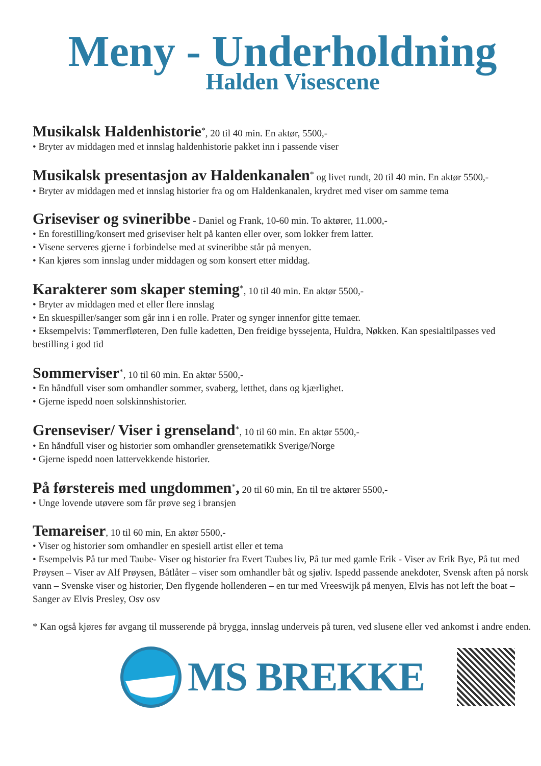Meny - Underholdning
Halden Visescene
Musikalsk Haldenhistorie<sup>*</sup>, 20 til 40 min. En aktør, 5500,-
• Bryter av middagen med et innslag haldenhistorie pakket inn i passende viser
Musikalsk presentasjon av Haldenkanalen<sup>*</sup> og livet rundt, 20 til 40 min. En aktør 5500,-
• Bryter av middagen med et innslag historier fra og om Haldenkanalen, krydret med viser om samme tema
Griseviser og svineribbe - Daniel og Frank, 10-60 min. To aktører, 11.000,-
• En forestilling/konsert med griseviser helt på kanten eller over, som lokker frem latter.
• Visene serveres gjerne i forbindelse med at svineribbe står på menyen.
• Kan kjøres som innslag under middagen og som konsert etter middag.
Karakterer som skaper steming<sup>*</sup>, 10 til 40 min. En aktør 5500,-
• Bryter av middagen med et eller flere innslag
• En skuespiller/sanger som går inn i en rolle. Prater og synger innenfor gitte temaer.
• Eksempelvis: Tømmerfløteren, Den fulle kadetten, Den freidige byssejenta, Huldra, Nøkken. Kan spesialtilpasses ved bestilling i god tid
Sommerviser<sup>*</sup>, 10 til 60 min. En aktør 5500,-
• En håndfull viser som omhandler sommer, svaberg, letthet, dans og kjærlighet.
• Gjerne ispedd noen solskinnshistorier.
Grenseviser/ Viser i grenseland<sup>*</sup>, 10 til 60 min. En aktør 5500,-
• En håndfull viser og historier som omhandler grensetematikk Sverige/Norge
• Gjerne ispedd noen lattervekkende historier.
På førstereis med ungdommen<sup>*</sup>, 20 til 60 min, En til tre aktører 5500,-
• Unge lovende utøvere som får prøve seg i bransjen
Temareiser, 10 til 60 min, En aktør 5500,-
• Viser og historier som omhandler en spesiell artist eller et tema
• Esempelvis På tur med Taube- Viser og historier fra Evert Taubes liv, På tur med gamle Erik - Viser av Erik Bye, På tut med Prøysen – Viser av Alf Prøysen, Båtlåter – viser som omhandler båt og sjøliv. Ispedd passende anekdoter, Svensk aften på norsk vann – Svenske viser og historier, Den flygende hollenderen – en tur med Vreeswijk på menyen, Elvis has not left the boat – Sanger av Elvis Presley, Osv osv
* Kan også kjøres før avgang til musserende på brygga, innslag underveis på turen, ved slusene eller ved ankomst i andre enden.
MS BREKKE